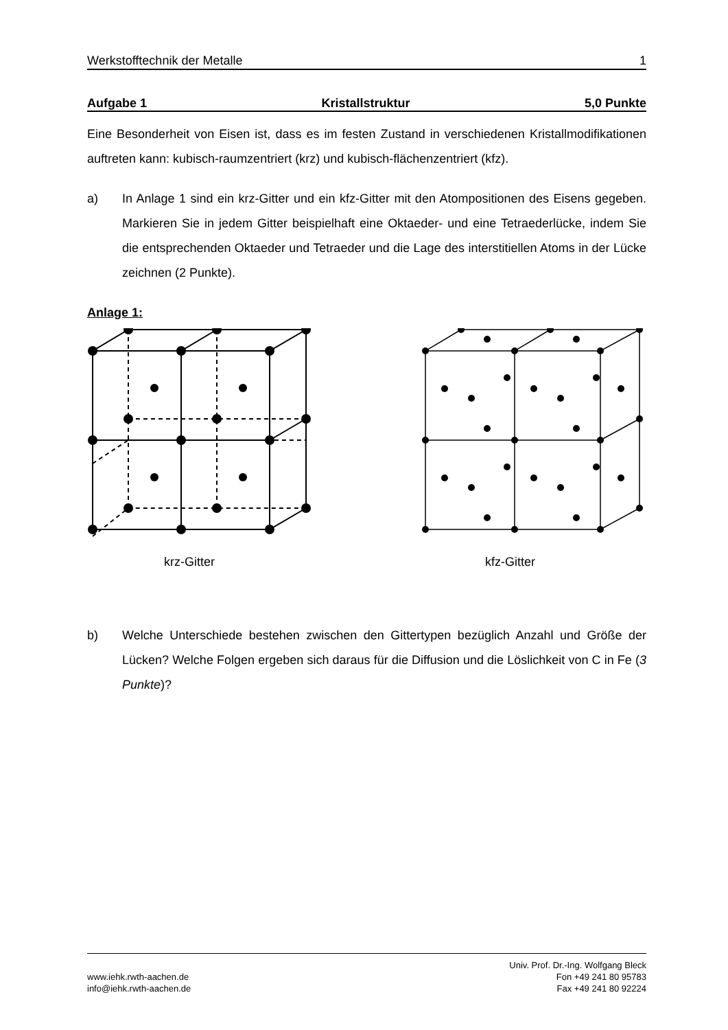Werkstofftechnik der Metalle 1
Aufgabe 1 Kristallstruktur 5,0 Punkte
Eine Besonderheit von Eisen ist, dass es im festen Zustand in verschiedenen Kristallmodifikationen auftreten kann: kubisch-raumzentriert (krz) und kubisch-flächenzentriert (kfz).
a) In Anlage 1 sind ein krz-Gitter und ein kfz-Gitter mit den Atompositionen des Eisens gegeben. Markieren Sie in jedem Gitter beispielhaft eine Oktaeder- und eine Tetraederlücke, indem Sie die entsprechenden Oktaeder und Tetraeder und die Lage des interstitiellen Atoms in der Lücke zeichnen (2 Punkte).
Anlage 1:
krz-Gitter kfz-Gitter
b) Welche Unterschiede bestehen zwischen den Gittertypen bezüglich Anzahl und Größe der Lücken? Welche Folgen ergeben sich daraus für die Diffusion und die Löslichkeit von C in Fe (3 Punkte)?
www.iehk.rwth-aachen.de
info@iehk.rwth-aachen.de
Univ. Prof. Dr.-Ing. Wolfgang Bleck
Fon +49 241 80 95783
Fax +49 241 80 92224